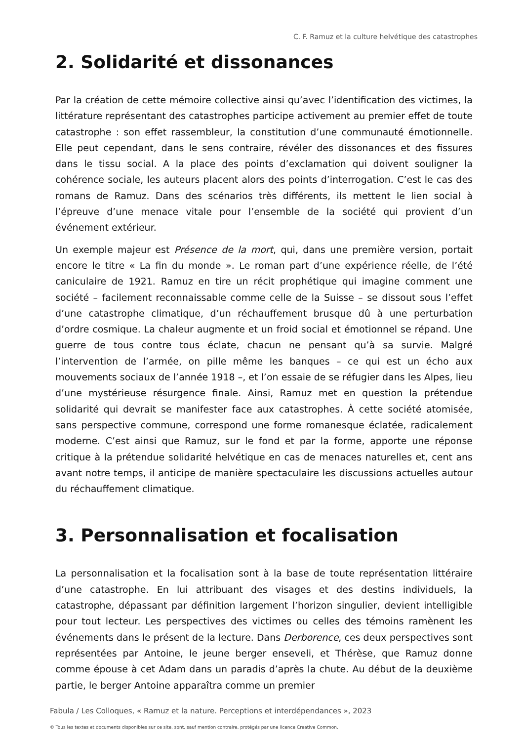C. F. Ramuz et la culture helvétique des catastrophes
2. Solidarité et dissonances
Par la création de cette mémoire collective ainsi qu’avec l’identification des victimes, la littérature représentant des catastrophes participe activement au premier effet de toute catastrophe : son effet rassembleur, la constitution d’une communauté émotionnelle. Elle peut cependant, dans le sens contraire, révéler des dissonances et des fissures dans le tissu social. A la place des points d’exclamation qui doivent souligner la cohérence sociale, les auteurs placent alors des points d’interrogation. C’est le cas des romans de Ramuz. Dans des scénarios très différents, ils mettent le lien social à l’épreuve d’une menace vitale pour l’ensemble de la société qui provient d’un événement extérieur.
Un exemple majeur est Présence de la mort, qui, dans une première version, portait encore le titre « La fin du monde ». Le roman part d’une expérience réelle, de l’été caniculaire de 1921. Ramuz en tire un récit prophétique qui imagine comment une société – facilement reconnaissable comme celle de la Suisse – se dissout sous l’effet d’une catastrophe climatique, d’un réchauffement brusque dû à une perturbation d’ordre cosmique. La chaleur augmente et un froid social et émotionnel se répand. Une guerre de tous contre tous éclate, chacun ne pensant qu’à sa survie. Malgré l’intervention de l’armée, on pille même les banques – ce qui est un écho aux mouvements sociaux de l’année 1918 –, et l’on essaie de se réfugier dans les Alpes, lieu d’une mystérieuse résurgence finale. Ainsi, Ramuz met en question la prétendue solidarité qui devrait se manifester face aux catastrophes. À cette société atomisée, sans perspective commune, correspond une forme romanesque éclatée, radicalement moderne. C’est ainsi que Ramuz, sur le fond et par la forme, apporte une réponse critique à la prétendue solidarité helvétique en cas de menaces naturelles et, cent ans avant notre temps, il anticipe de manière spectaculaire les discussions actuelles autour du réchauffement climatique.
3. Personnalisation et focalisation
La personnalisation et la focalisation sont à la base de toute représentation littéraire d’une catastrophe. En lui attribuant des visages et des destins individuels, la catastrophe, dépassant par définition largement l’horizon singulier, devient intelligible pour tout lecteur. Les perspectives des victimes ou celles des témoins ramènent les événements dans le présent de la lecture. Dans Derborence, ces deux perspectives sont représentées par Antoine, le jeune berger enseveli, et Thérèse, que Ramuz donne comme épouse à cet Adam dans un paradis d’après la chute. Au début de la deuxième partie, le berger Antoine apparaîtra comme un premier
Fabula / Les Colloques, « Ramuz et la nature. Perceptions et interdépendances », 2023
© Tous les textes et documents disponibles sur ce site, sont, sauf mention contraire, protégés par une licence Creative Common.